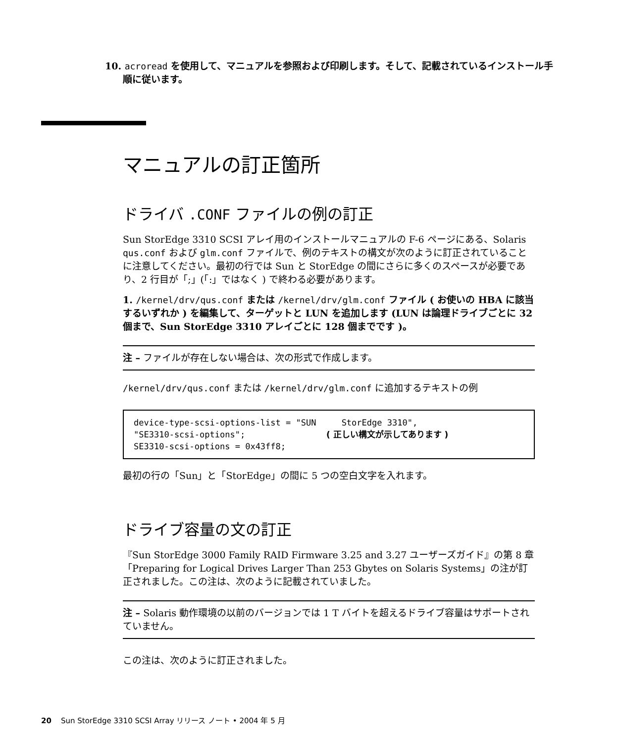10. acroread を使用して、マニュアルを参照および印刷します。そして、記載されているインストール手順に従います。
マニュアルの訂正箇所
ドライバ .CONF ファイルの例の訂正
Sun StorEdge 3310 SCSI アレイ用のインストールマニュアルの F-6 ページにある、Solaris qus.conf および glm.conf ファイルで、例のテキストの構文が次のように訂正されていることに注意してください。最初の行では Sun と StorEdge の間にさらに多くのスペースが必要であり、2 行目が「;」(「:」ではなく ) で終わる必要があります。
1. /kernel/drv/qus.conf または /kernel/drv/glm.conf ファイル ( お使いの HBA に該当するいずれか ) を編集して、ターゲットと LUN を追加します (LUN は論理ドライブごとに 32 個まで、Sun StorEdge 3310 アレイごとに 128 個までです )。
注 – ファイルが存在しない場合は、次の形式で作成します。
/kernel/drv/qus.conf または /kernel/drv/glm.conf に追加するテキストの例
device-type-scsi-options-list = "SUN     StorEdge 3310",
"SE3310-scsi-options";                ( 正しい構文が示してあります )
SE3310-scsi-options = 0x43ff8;
最初の行の「Sun」と「StorEdge」の間に 5 つの空白文字を入れます。
ドライブ容量の文の訂正
『Sun StorEdge 3000 Family RAID Firmware 3.25 and 3.27 ユーザーズガイド』の第 8 章「Preparing for Logical Drives Larger Than 253 Gbytes on Solaris Systems」の注が訂正されました。この注は、次のように記載されていました。
注 – Solaris 動作環境の以前のバージョンでは 1 T バイトを超えるドライブ容量はサポートされていません。
この注は、次のように訂正されました。
20 Sun StorEdge 3310 SCSI Array リリース ノート • 2004 年 5 月